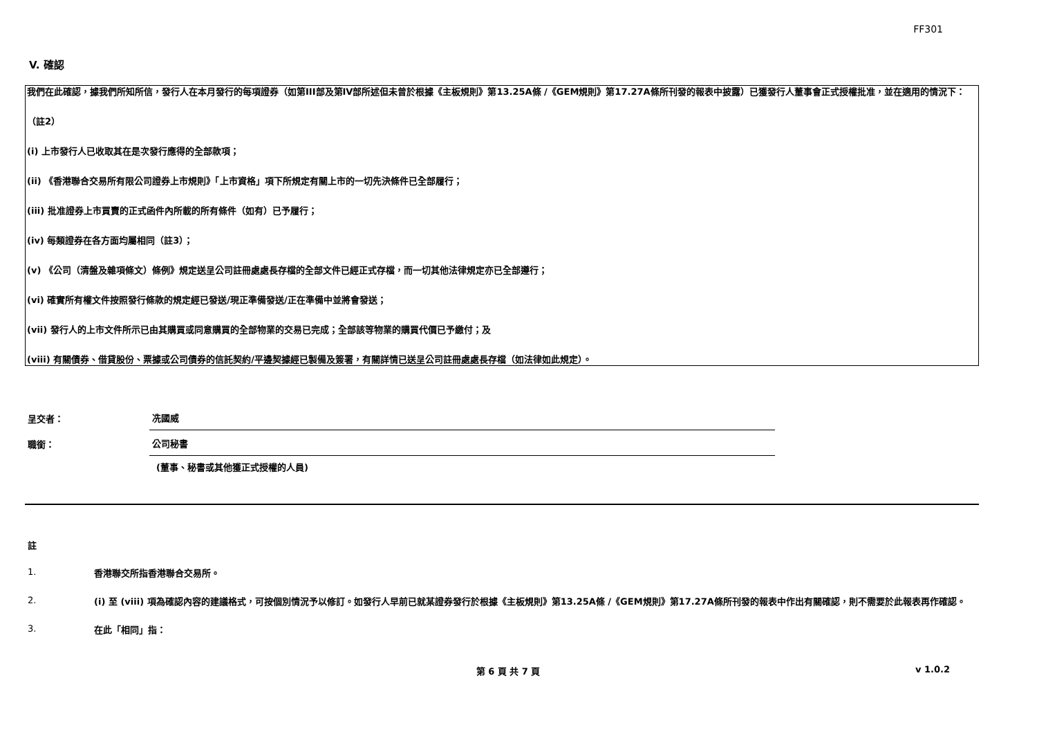FF301
V. 確認
我們在此確認，據我們所知所信，發行人在本月發行的每項證券（如第III部及第IV部所述但未曾於根據《主板規則》第13.25A條 /《GEM規則》第17.27A條所刊發的報表中披露）已獲發行人董事會正式授權批准，並在適用的情況下：
（註2）
(i) 上市發行人已收取其在是次發行應得的全部款項；
(ii) 《香港聯合交易所有限公司證券上市規則》「上市資格」項下所規定有關上市的一切先決條件已全部履行；
(iii) 批准證券上市買賣的正式函件內所載的所有條件（如有）已予履行；
(iv) 每類證券在各方面均屬相同（註3）；
(v) 《公司（清盤及雜項條文）條例》規定送呈公司註冊處處長存檔的全部文件已經正式存檔，而一切其他法律規定亦已全部遵行；
(vi) 確實所有權文件按照發行條款的規定經已發送/現正準備發送/正在準備中並將會發送；
(vii) 發行人的上市文件所示已由其購買或同意購買的全部物業的交易已完成；全部該等物業的購買代價已予繳付；及
(viii) 有關債券、借貸股份、票據或公司債券的信託契約/平邊契據經已製備及簽署，有關詳情已送呈公司註冊處處長存檔（如法律如此規定）。
呈交者：
冼國威
職銜：
公司秘書
(董事、秘書或其他獲正式授權的人員)
註
1.
香港聯交所指香港聯合交易所。
2.
(i) 至 (viii) 項為確認內容的建議格式，可按個別情況予以修訂。如發行人早前已就某證券發行於根據《主板規則》第13.25A條 /《GEM規則》第17.27A條所刊發的報表中作出有關確認，則不需要於此報表再作確認。
3.
在此「相同」指：
第 6 頁 共 7 頁 v 1.0.2